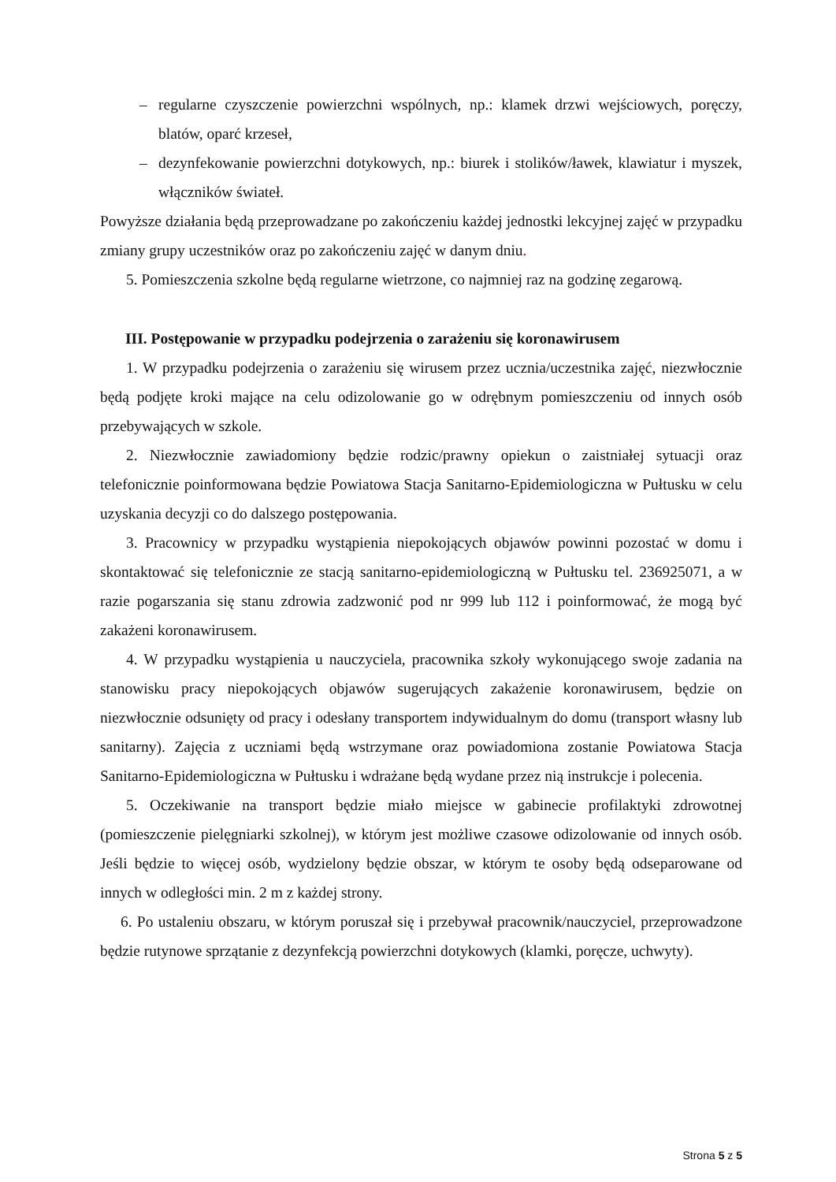– regularne czyszczenie powierzchni wspólnych, np.: klamek drzwi wejściowych, poręczy, blatów, oparć krzeseł,
– dezynfekowanie powierzchni dotykowych, np.: biurek i stolików/ławek, klawiatur i myszek, włączników świateł.
Powyższe działania będą przeprowadzane po zakończeniu każdej jednostki lekcyjnej zajęć w przypadku zmiany grupy uczestników oraz po zakończeniu zajęć w danym dniu.
5. Pomieszczenia szkolne będą regularne wietrzone, co najmniej raz na godzinę zegarową.
III. Postępowanie w przypadku podejrzenia o zarażeniu się koronawirusem
1. W przypadku podejrzenia o zarażeniu się wirusem przez ucznia/uczestnika zajęć, niezwłocznie będą podjęte kroki mające na celu odizolowanie go w odrębnym pomieszczeniu od innych osób przebywających w szkole.
2. Niezwłocznie zawiadomiony będzie rodzic/prawny opiekun o zaistniałej sytuacji oraz telefonicznie poinformowana będzie Powiatowa Stacja Sanitarno-Epidemiologiczna w Pułtusku w celu uzyskania decyzji co do dalszego postępowania.
3. Pracownicy w przypadku wystąpienia niepokojących objawów powinni pozostać w domu i skontaktować się telefonicznie ze stacją sanitarno-epidemiologiczną w Pułtusku tel. 236925071, a w razie pogarszania się stanu zdrowia zadzwonić pod nr 999 lub 112 i poinformować, że mogą być zakażeni koronawirusem.
4. W przypadku wystąpienia u nauczyciela, pracownika szkoły wykonującego swoje zadania na stanowisku pracy niepokojących objawów sugerujących zakażenie koronawirusem, będzie on niezwłocznie odsunięty od pracy i odesłany transportem indywidualnym do domu (transport własny lub sanitarny). Zajęcia z uczniami będą wstrzymane oraz powiadomiona zostanie Powiatowa Stacja Sanitarno-Epidemiologiczna w Pułtusku i wdrażane będą wydane przez nią instrukcje i polecenia.
5. Oczekiwanie na transport będzie miało miejsce w gabinecie profilaktyki zdrowotnej (pomieszczenie pielęgniarki szkolnej), w którym jest możliwe czasowe odizolowanie od innych osób. Jeśli będzie to więcej osób, wydzielony będzie obszar, w którym te osoby będą odseparowane od innych w odległości min. 2 m z każdej strony.
6. Po ustaleniu obszaru, w którym poruszał się i przebywał pracownik/nauczyciel, przeprowadzone będzie rutynowe sprzątanie z dezynfekcją powierzchni dotykowych (klamki, poręcze, uchwyty).
Strona 5 z 5